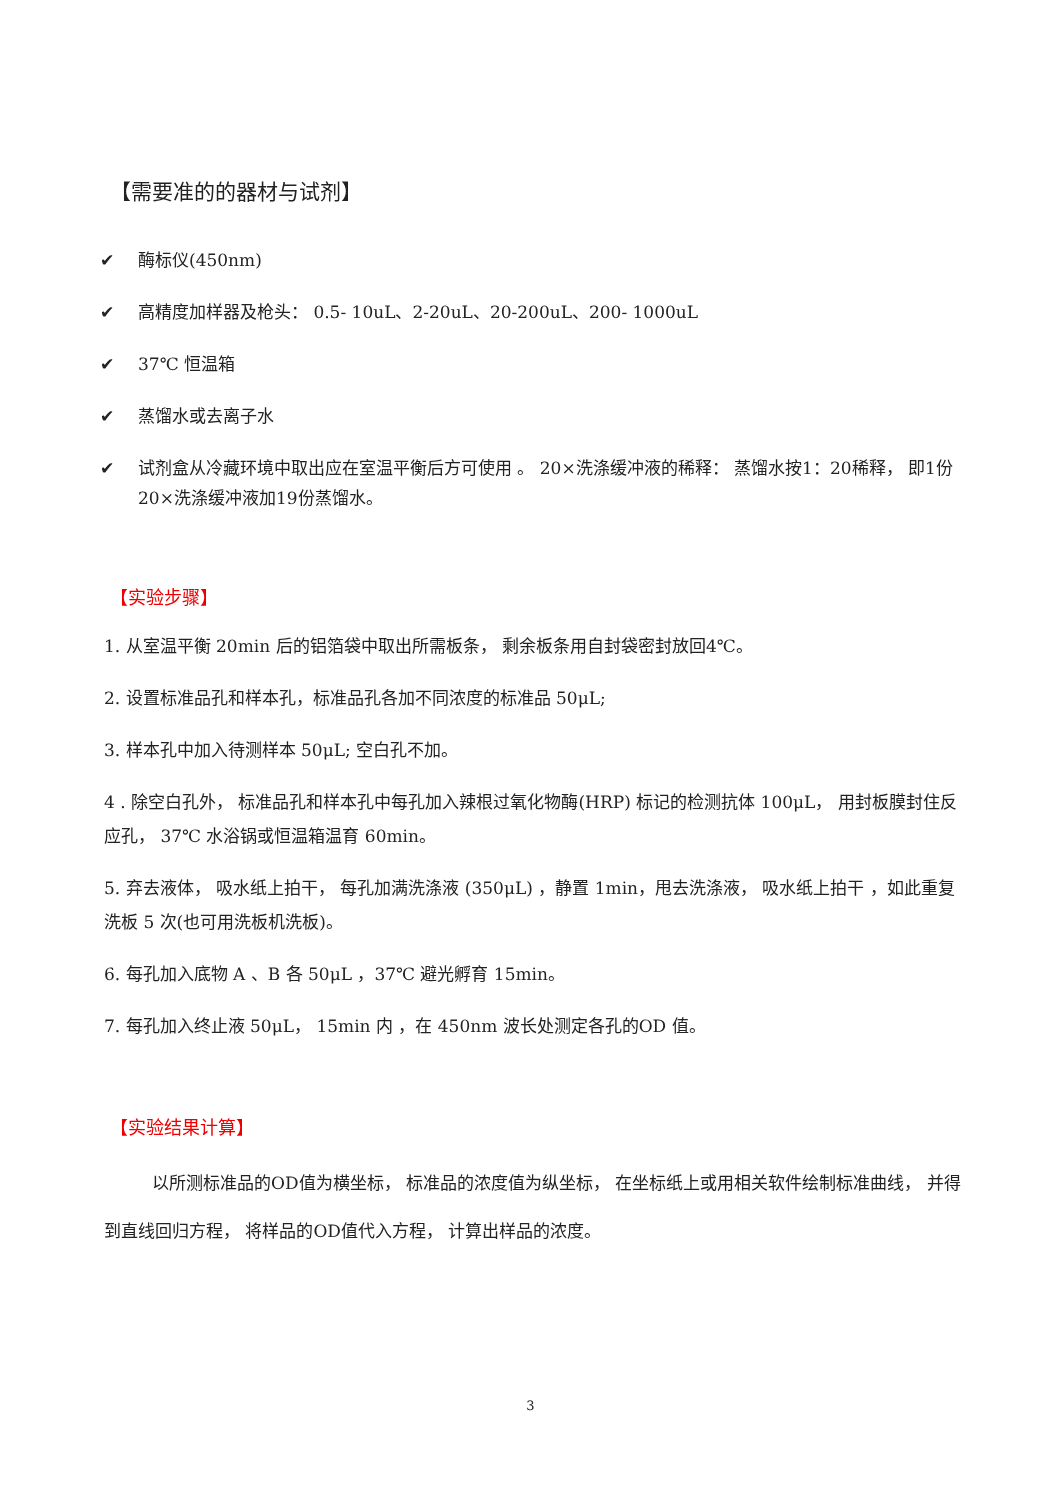【需要准的的器材与试剂】
✔ 酶标仪(450nm)
✔ 高精度加样器及枪头： 0.5- 10uL、2-20uL、20-200uL、200- 1000uL
✔ 37℃ 恒温箱
✔ 蒸馏水或去离子水
✔ 试剂盒从冷藏环境中取出应在室温平衡后方可使用 。 20×洗涤缓冲液的稀释： 蒸馏水按1：20稀释， 即1份20×洗涤缓冲液加19份蒸馏水。
【实验步骤】
1. 从室温平衡 20min 后的铝箔袋中取出所需板条， 剩余板条用自封袋密封放回4℃。
2. 设置标准品孔和样本孔，标准品孔各加不同浓度的标准品 50μL;
3. 样本孔中加入待测样本 50μL; 空白孔不加。
4 . 除空白孔外， 标准品孔和样本孔中每孔加入辣根过氧化物酶(HRP) 标记的检测抗体 100μL， 用封板膜封住反应孔， 37℃ 水浴锅或恒温箱温育 60min。
5. 弃去液体， 吸水纸上拍干， 每孔加满洗涤液 (350μL) ，静置 1min，甩去洗涤液， 吸水纸上拍干 ，如此重复洗板 5 次(也可用洗板机洗板)。
6. 每孔加入底物 A 、B 各 50μL ，37℃ 避光孵育 15min。
7. 每孔加入终止液 50μL， 15min 内 ，在 450nm 波长处测定各孔的OD 值。
【实验结果计算】
以所测标准品的OD值为横坐标， 标准品的浓度值为纵坐标， 在坐标纸上或用相关软件绘制标准曲线， 并得到直线回归方程， 将样品的OD值代入方程， 计算出样品的浓度。
3